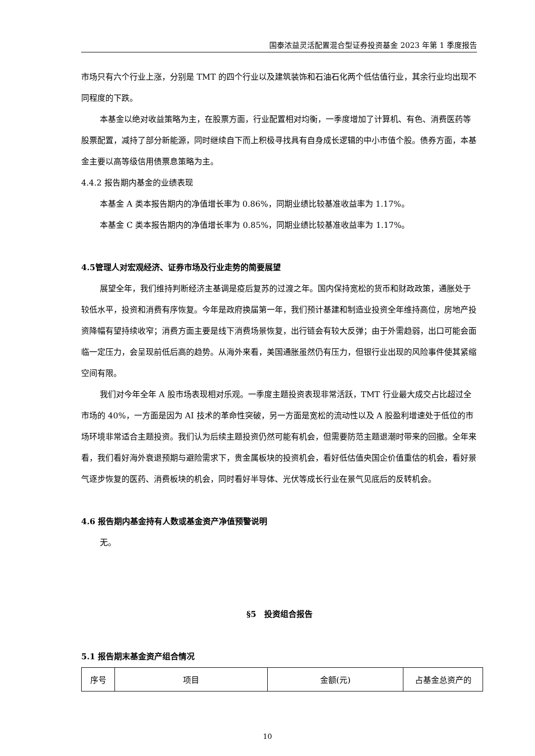国泰浓益灵活配置混合型证券投资基金 2023 年第 1 季度报告
市场只有六个行业上涨，分别是 TMT 的四个行业以及建筑装饰和石油石化两个低估值行业，其余行业均出现不同程度的下跌。
本基金以绝对收益策略为主，在股票方面，行业配置相对均衡，一季度增加了计算机、有色、消费医药等股票配置，减持了部分新能源，同时继续自下而上积极寻找具有自身成长逻辑的中小市值个股。债券方面，本基金主要以高等级信用债票息策略为主。
4.4.2 报告期内基金的业绩表现
本基金 A 类本报告期内的净值增长率为 0.86%，同期业绩比较基准收益率为 1.17%。
本基金 C 类本报告期内的净值增长率为 0.85%，同期业绩比较基准收益率为 1.17%。
4.5管理人对宏观经济、证券市场及行业走势的简要展望
展望全年，我们维持判断经济主基调是疫后复苏的过渡之年。国内保持宽松的货币和财政政策，通胀处于较低水平，投资和消费有序恢复。今年是政府换届第一年，我们预计基建和制造业投资全年维持高位，房地产投资降幅有望持续收窄；消费方面主要是线下消费场景恢复，出行链会有较大反弹；由于外需趋弱，出口可能会面临一定压力，会呈现前低后高的趋势。从海外来看，美国通胀虽然仍有压力，但银行业出现的风险事件使其紧缩空间有限。
我们对今年全年 A 股市场表现相对乐观。一季度主题投资表现非常活跃，TMT 行业最大成交占比超过全市场的 40%，一方面是因为 AI 技术的革命性突破，另一方面是宽松的流动性以及 A 股盈利增速处于低位的市场环境非常适合主题投资。我们认为后续主题投资仍然可能有机会，但需要防范主题退潮时带来的回撤。全年来看，我们看好海外衰退预期与避险需求下，贵金属板块的投资机会，看好低估值央国企价值重估的机会，看好景气逐步恢复的医药、消费板块的机会，同时看好半导体、光伏等成长行业在景气见底后的反转机会。
4.6 报告期内基金持有人数或基金资产净值预警说明
无。
§5　投资组合报告
5.1 报告期末基金资产组合情况
| 序号 | 项目 | 金额(元) | 占基金总资产的 |
10